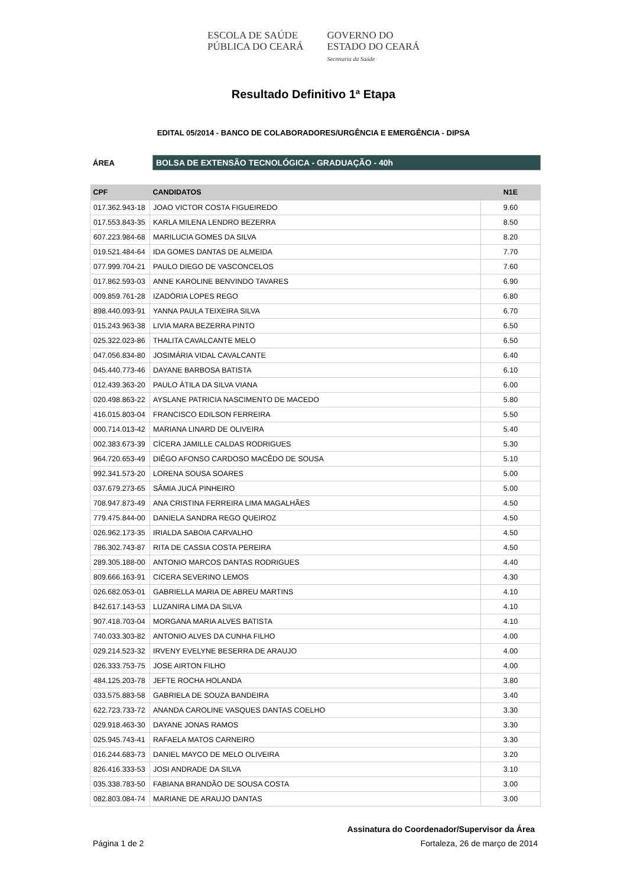ESCOLA DE SAÚDE
PÚBLICA DO CEARÁ
GOVERNO DO
ESTADO DO CEARÁ
Secretaria da Saúde
Resultado Definitivo 1ª Etapa
EDITAL 05/2014 - BANCO DE COLABORADORES/URGÊNCIA E EMERGÊNCIA - DIPSA
ÁREA
BOLSA DE EXTENSÃO TECNOLÓGICA - GRADUAÇÃO - 40h
| CPF | CANDIDATOS | N1E |
| --- | --- | --- |
| 017.362.943-18 | JOAO VICTOR COSTA FIGUEIREDO | 9.60 |
| 017.553.843-35 | KARLA MILENA LENDRO BEZERRA | 8.50 |
| 607.223.984-68 | MARILUCIA GOMES DA SILVA | 8.20 |
| 019.521.484-64 | IDA GOMES DANTAS DE ALMEIDA | 7.70 |
| 077.999.704-21 | PAULO DIEGO DE VASCONCELOS | 7.60 |
| 017.862.593-03 | ANNE KAROLINE BENVINDO TAVARES | 6.90 |
| 009.859.761-28 | IZADÓRIA LOPES REGO | 6.80 |
| 898.440.093-91 | YANNA PAULA TEIXEIRA SILVA | 6.70 |
| 015.243.963-38 | LIVIA MARA BEZERRA PINTO | 6.50 |
| 025.322.023-86 | THALITA CAVALCANTE MELO | 6.50 |
| 047.056.834-80 | JOSIMÁRIA VIDAL CAVALCANTE | 6.40 |
| 045.440.773-46 | DAYANE BARBOSA BATISTA | 6.10 |
| 012.439.363-20 | PAULO ÁTILA DA SILVA VIANA | 6.00 |
| 020.498.863-22 | AYSLANE PATRICIA NASCIMENTO DE MACEDO | 5.80 |
| 416.015.803-04 | FRANCISCO EDILSON FERREIRA | 5.50 |
| 000.714.013-42 | MARIANA LINARD DE OLIVEIRA | 5.40 |
| 002.383.673-39 | CÍCERA JAMILLE CALDAS RODRIGUES | 5.30 |
| 964.720.653-49 | DIÊGO AFONSO CARDOSO MACÊDO DE SOUSA | 5.10 |
| 992.341.573-20 | LORENA SOUSA SOARES | 5.00 |
| 037.679.273-65 | SÂMIA JUCÁ PINHEIRO | 5.00 |
| 708.947.873-49 | ANA CRISTINA FERREIRA LIMA MAGALHÃES | 4.50 |
| 779.475.844-00 | DANIELA SANDRA REGO QUEIROZ | 4.50 |
| 026.962.173-35 | IRIALDA SABOIA CARVALHO | 4.50 |
| 786.302.743-87 | RITA DE CASSIA COSTA PEREIRA | 4.50 |
| 289.305.188-00 | ANTONIO MARCOS DANTAS RODRIGUES | 4.40 |
| 809.666.163-91 | CICERA SEVERINO LEMOS | 4.30 |
| 026.682.053-01 | GABRIELLA MARIA DE ABREU MARTINS | 4.10 |
| 842.617.143-53 | LUZANIRA LIMA DA SILVA | 4.10 |
| 907.418.703-04 | MORGANA MARIA ALVES BATISTA | 4.10 |
| 740.033.303-82 | ANTONIO ALVES DA CUNHA FILHO | 4.00 |
| 029.214.523-32 | IRVENY EVELYNE BESERRA DE ARAUJO | 4.00 |
| 026.333.753-75 | JOSE AIRTON FILHO | 4.00 |
| 484.125.203-78 | JEFTE ROCHA HOLANDA | 3.80 |
| 033.575.883-58 | GABRIELA DE SOUZA BANDEIRA | 3.40 |
| 622.723.733-72 | ANANDA CAROLINE VASQUES DANTAS COELHO | 3.30 |
| 029.918.463-30 | DAYANE JONAS RAMOS | 3.30 |
| 025.945.743-41 | RAFAELA MATOS CARNEIRO | 3.30 |
| 016.244.683-73 | DANIEL MAYCO DE MELO OLIVEIRA | 3.20 |
| 826.416.333-53 | JOSI ANDRADE DA SILVA | 3.10 |
| 035.338.783-50 | FABIANA BRANDÃO DE SOUSA COSTA | 3.00 |
| 082.803.084-74 | MARIANE DE ARAUJO DANTAS | 3.00 |
Assinatura do Coordenador/Supervisor da Área
Página 1 de 2 Fortaleza, 26 de março de 2014